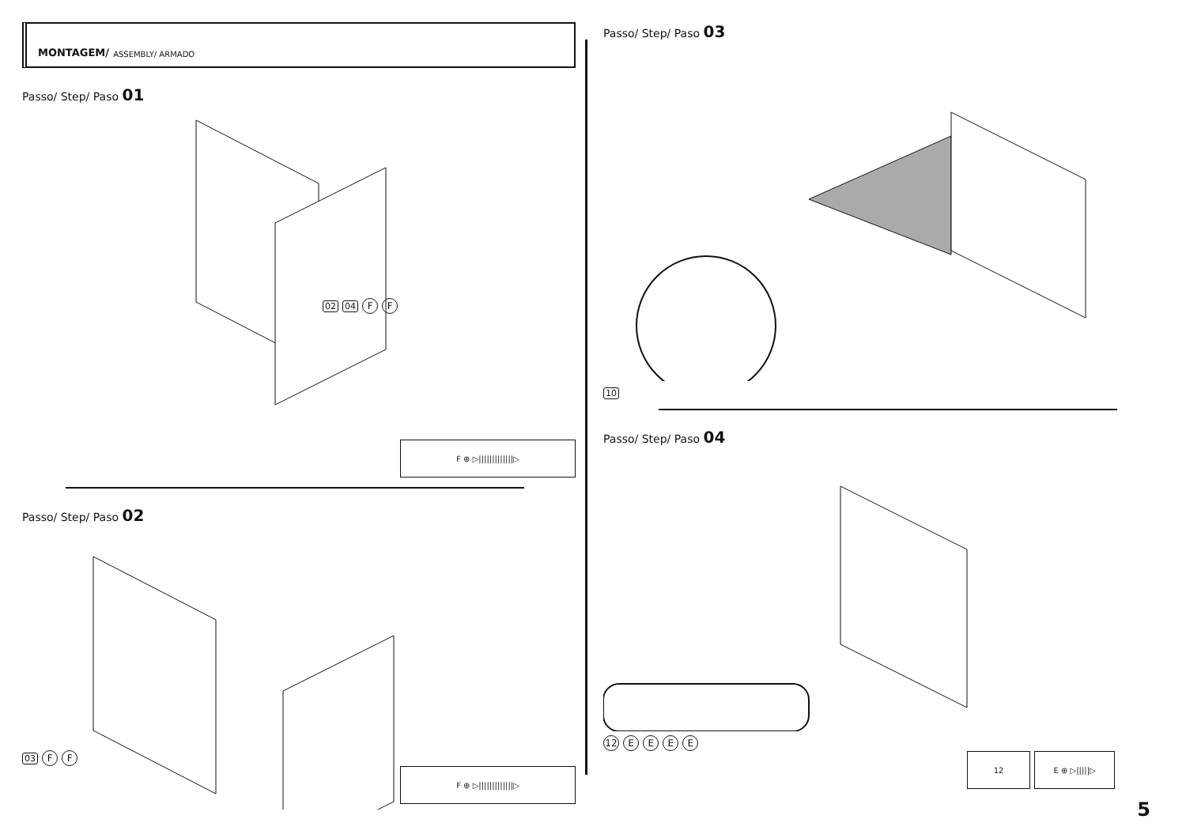MONTAGEM/ ASSEMBLY/ ARMADO
Passo/ Step/ Paso 01
02 04 F F
F ⊕ ▷|||||||||||||▷
Passo/ Step/ Paso 02
03 F F
F ⊕ ▷|||||||||||||▷
Passo/ Step/ Paso 03
10
Passo/ Step/ Paso 04
12 E E E E
12 E ⊕ ▷|||||▷
5